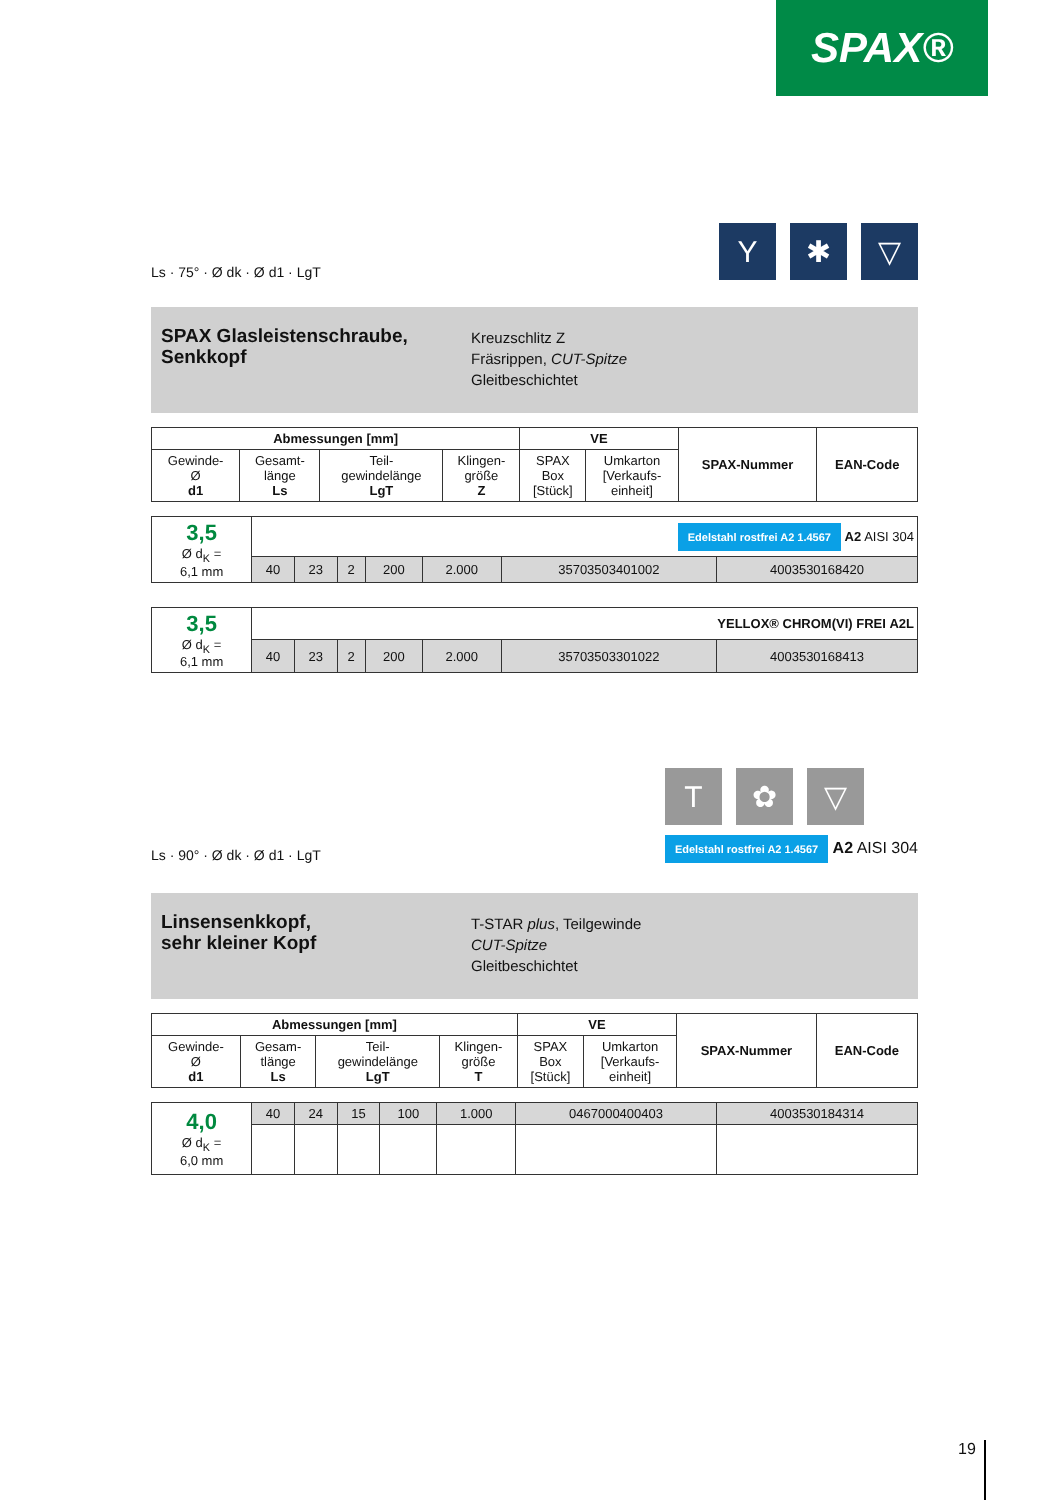SPAX®
Ls · 75° · Ø dk · Ø d1 · LgT
Y ✱ ▽
SPAX Glasleistenschraube, Senkkopf
Kreuzschlitz Z
Fräsrippen, CUT-Spitze
Gleitbeschichtet
| Abmessungen [mm] | | | | VE | | SPAX-Nummer | EAN-Code |
| --- | --- | --- | --- | --- | --- | --- | --- |
| Gewinde- Ø d1 | Gesamt- länge Ls | Teil- gewindelänge LgT | Klingen- größe Z | SPAX Box [Stück] | Umkarton [Verkaufs- einheit] | | |
| 3,5 Ø d<sub>K</sub> = 6,1 mm | Edelstahl rostfrei A2 1.4567 A2 AISI 304 | | | | | | |
| | 40 | 23 | 2 | 200 | 2.000 | 35703503401002 | 4003530168420 |
| 3,5 Ø d<sub>K</sub> = 6,1 mm | YELLOX® CHROM(VI) FREI A2L | | | | | | |
| | 40 | 23 | 2 | 200 | 2.000 | 35703503301022 | 4003530168413 |
Ls · 90° · Ø dk · Ø d1 · LgT
T ✿ ▽
Edelstahl rostfrei A2 1.4567 A2 AISI 304
Linsensenkkopf,
sehr kleiner Kopf
T-STAR plus, Teilgewinde
CUT-Spitze
Gleitbeschichtet
| Abmessungen [mm] | | | | VE | | SPAX-Nummer | EAN-Code |
| --- | --- | --- | --- | --- | --- | --- | --- |
| Gewinde- Ø d1 | Gesam- tlänge Ls | Teil- gewindelänge LgT | Klingen- größe T | SPAX Box [Stück] | Umkarton [Verkaufs- einheit] | | |
| 4,0 Ø d<sub>K</sub> = 6,0 mm | 40 | 24 | 15 | 100 | 1.000 | 0467000400403 | 4003530184314 |
19